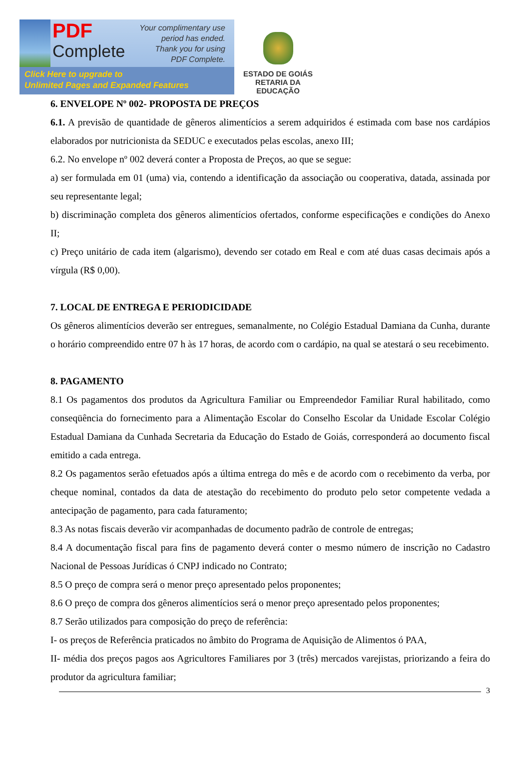PDF
Complete
Your complimentary use period has ended. Thank you for using PDF Complete.
Click Here to upgrade to
Unlimited Pages and Expanded Features
ESTADO DE GOIÁS
RETARIA DA EDUCAÇÃO
6. ENVELOPE Nº 002- PROPOSTA DE PREÇOS
6.1. A previsão de quantidade de gêneros alimentícios a serem adquiridos é estimada com base nos cardápios elaborados por nutricionista da SEDUC e executados pelas escolas, anexo III;
6.2. No envelope nº 002 deverá conter a Proposta de Preços, ao que se segue:
a) ser formulada em 01 (uma) via, contendo a identificação da associação ou cooperativa, datada, assinada por seu representante legal;
b) discriminação completa dos gêneros alimentícios ofertados, conforme especificações e condições do Anexo II;
c) Preço unitário de cada item (algarismo), devendo ser cotado em Real e com até duas casas decimais após a vírgula (R$ 0,00).
7. LOCAL DE ENTREGA E PERIODICIDADE
Os gêneros alimentícios deverão ser entregues, semanalmente, no Colégio Estadual Damiana da Cunha, durante o horário compreendido entre 07 h às 17 horas, de acordo com o cardápio, na qual se atestará o seu recebimento.
8. PAGAMENTO
8.1 Os pagamentos dos produtos da Agricultura Familiar ou Empreendedor Familiar Rural habilitado, como conseqüência do fornecimento para a Alimentação Escolar do Conselho Escolar da Unidade Escolar Colégio Estadual Damiana da Cunhada Secretaria da Educação do Estado de Goiás, corresponderá ao documento fiscal emitido a cada entrega.
8.2 Os pagamentos serão efetuados após a última entrega do mês e de acordo com o recebimento da verba, por cheque nominal, contados da data de atestação do recebimento do produto pelo setor competente vedada a antecipação de pagamento, para cada faturamento;
8.3 As notas fiscais deverão vir acompanhadas de documento padrão de controle de entregas;
8.4 A documentação fiscal para fins de pagamento deverá conter o mesmo número de inscrição no Cadastro Nacional de Pessoas Jurídicas ó CNPJ indicado no Contrato;
8.5 O preço de compra será o menor preço apresentado pelos proponentes;
8.6 O preço de compra dos gêneros alimentícios será o menor preço apresentado pelos proponentes;
8.7 Serão utilizados para composição do preço de referência:
I- os preços de Referência praticados no âmbito do Programa de Aquisição de Alimentos ó PAA,
II- média dos preços pagos aos Agricultores Familiares por 3 (três) mercados varejistas, priorizando a feira do produtor da agricultura familiar;
3